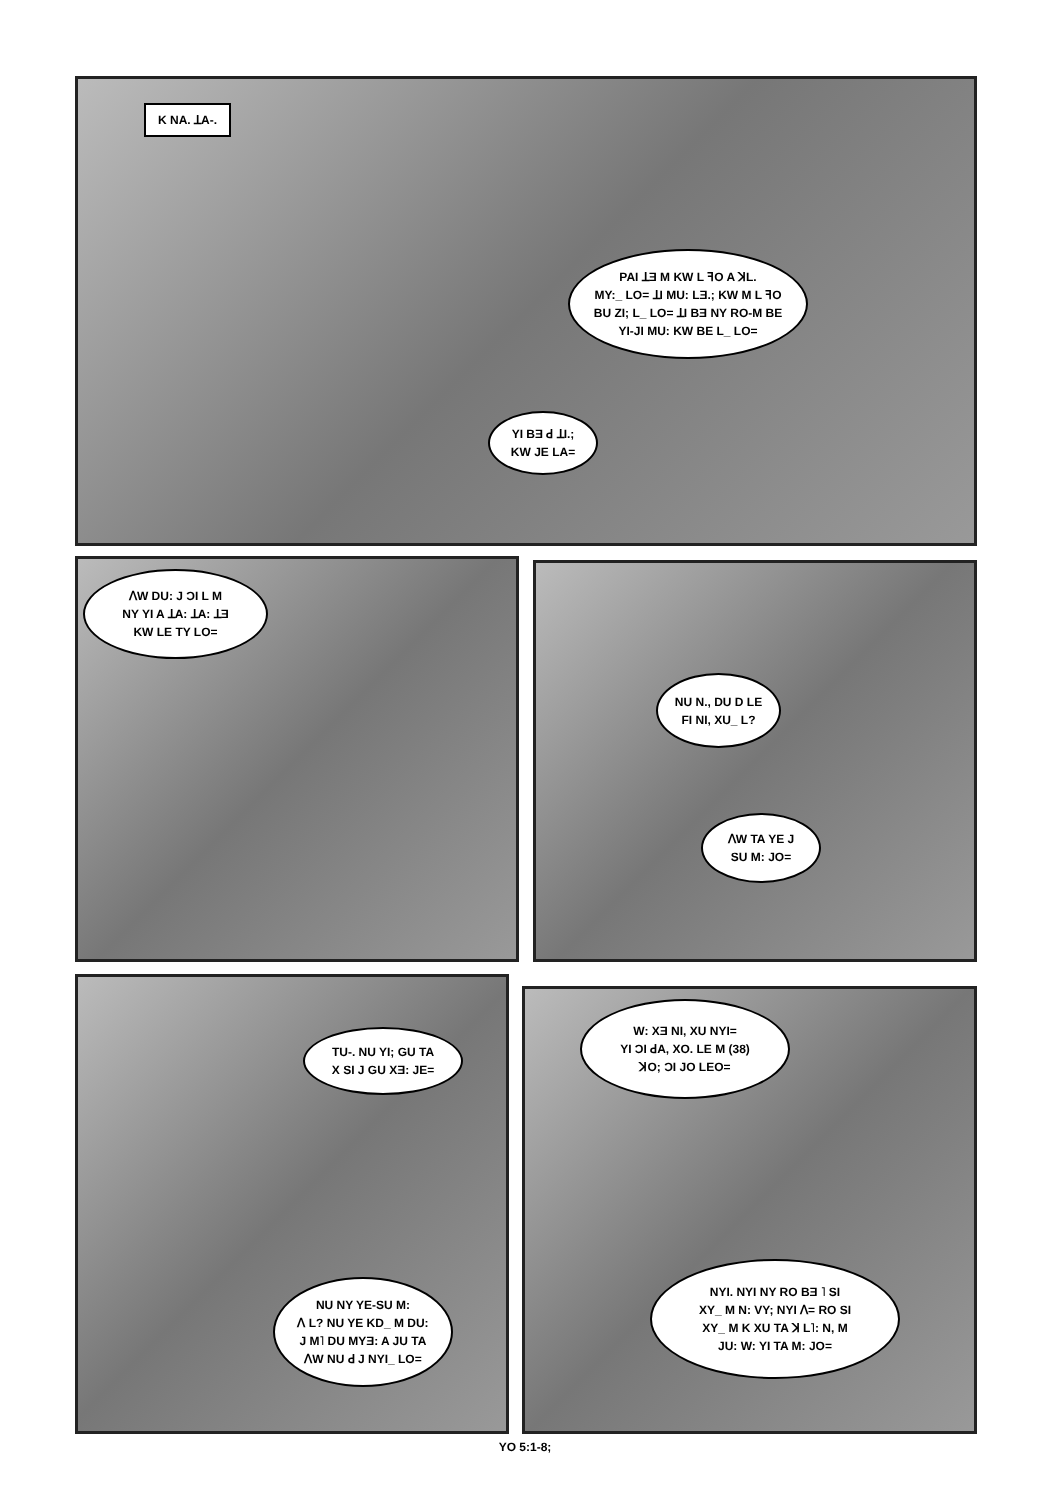K NA. ꓕA-.
PAI ꓕƎ M KW L ꟻO A ꓘL.
MY:_ LO= ꓕI MU: LƎ.; KW M L ꟻO
BU ZI; L_ LO= ꓕI BƎ NY RO-M BE
YI-JI MU: KW BE L_ LO=
YI BƎ ꓒ ꓕI.;
KW JE LA=
ꓥW DU: J ƆI L M
NY YI A ꓕA: ꓕA: ꓕƎ
KW LE TY LO=
NU N., DU D LE
FI NI, XU_ L?
ꓥW TA YE J
SU M: JO=
TU-. NU YI; GU TA
X SI J GU XƎ: JE=
NU NY YE-SU M:
ꓥ L? NU YE KD_ M DU:
J M˥ DU MYƎ: A JU TA
ꓥW NU ꓒ J NYI_ LO=
W: XƎ NI, XU NYI=
YI ƆI ꓒA, XO. LE M (38)
ꓘO; ƆI JO LEO=
NYI. NYI NY RO BƎ ˥ SI
XY_ M N: VY; NYI ꓥ= RO SI
XY_ M K XU TA ꓘ L˥: N, M
JU: W: YI TA M: JO=
YO 5:1-8;